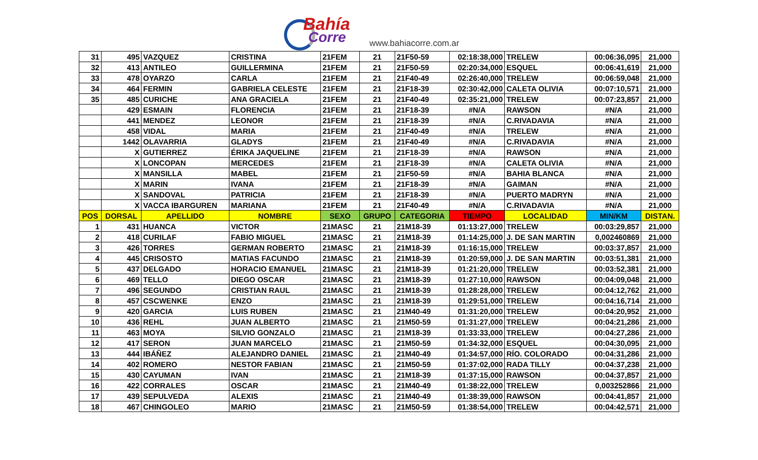Bahía
Corre www.bahiacorre.com.ar
| 31 | 495 | VAZQUEZ | CRISTINA | 21FEM | 21 | 21F50-59 | 02:18:38,000 | TRELEW | 00:06:36,095 | 21,000 |
| 32 | 413 | ANTILEO | GUILLERMINA | 21FEM | 21 | 21F50-59 | 02:20:34,000 | ESQUEL | 00:06:41,619 | 21,000 |
| 33 | 478 | OYARZO | CARLA | 21FEM | 21 | 21F40-49 | 02:26:40,000 | TRELEW | 00:06:59,048 | 21,000 |
| 34 | 464 | FERMIN | GABRIELA CELESTE | 21FEM | 21 | 21F18-39 | 02:30:42,000 | CALETA OLIVIA | 00:07:10,571 | 21,000 |
| 35 | 485 | CURICHE | ANA GRACIELA | 21FEM | 21 | 21F40-49 | 02:35:21,000 | TRELEW | 00:07:23,857 | 21,000 |
| | 429 | ESMAIN | FLORENCIA | 21FEM | 21 | 21F18-39 | #N/A | RAWSON | #N/A | 21,000 |
| | 441 | MENDEZ | LEONOR | 21FEM | 21 | 21F18-39 | #N/A | C.RIVADAVIA | #N/A | 21,000 |
| | 458 | VIDAL | MARIA | 21FEM | 21 | 21F40-49 | #N/A | TRELEW | #N/A | 21,000 |
| | 1442 | OLAVARRIA | GLADYS | 21FEM | 21 | 21F40-49 | #N/A | C.RIVADAVIA | #N/A | 21,000 |
| | X | GUTIERREZ | ÉRIKA JAQUELINE | 21FEM | 21 | 21F18-39 | #N/A | RAWSON | #N/A | 21,000 |
| | X | LONCOPAN | MERCEDES | 21FEM | 21 | 21F18-39 | #N/A | CALETA OLIVIA | #N/A | 21,000 |
| | X | MANSILLA | MABEL | 21FEM | 21 | 21F50-59 | #N/A | BAHIA BLANCA | #N/A | 21,000 |
| | X | MARIN | IVANA | 21FEM | 21 | 21F18-39 | #N/A | GAIMAN | #N/A | 21,000 |
| | X | SANDOVAL | PATRICIA | 21FEM | 21 | 21F18-39 | #N/A | PUERTO MADRYN | #N/A | 21,000 |
| | X | VACCA IBARGUREN | MARIANA | 21FEM | 21 | 21F40-49 | #N/A | C.RIVADAVIA | #N/A | 21,000 |
| POS | DORSAL | APELLIDO | NOMBRE | SEXO | GRUPO | CATEGORIA | TIEMPO | LOCALIDAD | MIN/KM | DISTAN. |
| 1 | 431 | HUANCA | VICTOR | 21MASC | 21 | 21M18-39 | 01:13:27,000 | TRELEW | 00:03:29,857 | 21,000 |
| 2 | 418 | CURILAF | FABIO MIGUEL | 21MASC | 21 | 21M18-39 | 01:14:25,000 | J. DE SAN MARTIN | 0,002460869 | 21,000 |
| 3 | 426 | TORRES | GERMAN ROBERTO | 21MASC | 21 | 21M18-39 | 01:16:15,000 | TRELEW | 00:03:37,857 | 21,000 |
| 4 | 445 | CRISOSTO | MATIAS FACUNDO | 21MASC | 21 | 21M18-39 | 01:20:59,000 | J. DE SAN MARTIN | 00:03:51,381 | 21,000 |
| 5 | 437 | DELGADO | HORACIO EMANUEL | 21MASC | 21 | 21M18-39 | 01:21:20,000 | TRELEW | 00:03:52,381 | 21,000 |
| 6 | 469 | TELLO | DIEGO OSCAR | 21MASC | 21 | 21M18-39 | 01:27:10,000 | RAWSON | 00:04:09,048 | 21,000 |
| 7 | 496 | SEGUNDO | CRISTIAN RAUL | 21MASC | 21 | 21M18-39 | 01:28:28,000 | TRELEW | 00:04:12,762 | 21,000 |
| 8 | 457 | CSCWENKE | ENZO | 21MASC | 21 | 21M18-39 | 01:29:51,000 | TRELEW | 00:04:16,714 | 21,000 |
| 9 | 420 | GARCIA | LUIS RUBEN | 21MASC | 21 | 21M40-49 | 01:31:20,000 | TRELEW | 00:04:20,952 | 21,000 |
| 10 | 436 | REHL | JUAN ALBERTO | 21MASC | 21 | 21M50-59 | 01:31:27,000 | TRELEW | 00:04:21,286 | 21,000 |
| 11 | 463 | MOYA | SILVIO GONZALO | 21MASC | 21 | 21M18-39 | 01:33:33,000 | TRELEW | 00:04:27,286 | 21,000 |
| 12 | 417 | SERON | JUAN MARCELO | 21MASC | 21 | 21M50-59 | 01:34:32,000 | ESQUEL | 00:04:30,095 | 21,000 |
| 13 | 444 | IBÁÑEZ | ALEJANDRO DANIEL | 21MASC | 21 | 21M40-49 | 01:34:57,000 | RÍO. COLORADO | 00:04:31,286 | 21,000 |
| 14 | 402 | ROMERO | NESTOR FABIAN | 21MASC | 21 | 21M50-59 | 01:37:02,000 | RADA TILLY | 00:04:37,238 | 21,000 |
| 15 | 430 | CAYUMAN | IVAN | 21MASC | 21 | 21M18-39 | 01:37:15,000 | RAWSON | 00:04:37,857 | 21,000 |
| 16 | 422 | CORRALES | OSCAR | 21MASC | 21 | 21M40-49 | 01:38:22,000 | TRELEW | 0,003252866 | 21,000 |
| 17 | 439 | SEPULVEDA | ALEXIS | 21MASC | 21 | 21M40-49 | 01:38:39,000 | RAWSON | 00:04:41,857 | 21,000 |
| 18 | 467 | CHINGOLEO | MARIO | 21MASC | 21 | 21M50-59 | 01:38:54,000 | TRELEW | 00:04:42,571 | 21,000 |